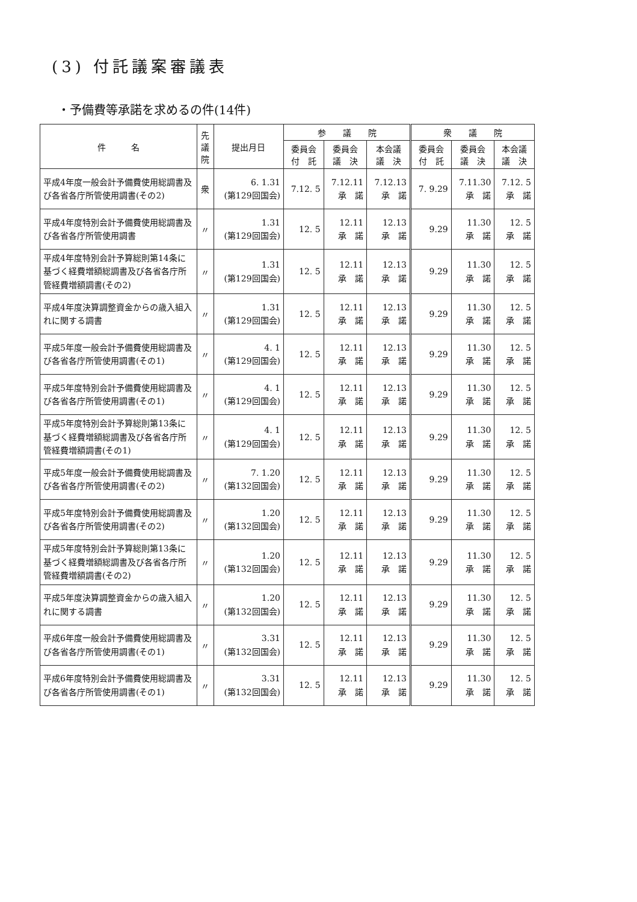(3) 付託議案審議表
・予備費等承諾を求めるの件(14件)
| 件 名 | 先 議 院 | 提出月日 | 参 議 院 | | | 衆 議 院 | | |
| --- | --- | --- | --- | --- | --- | --- | --- | --- |
| | | | 委員会 付 託 | 委員会 議 決 | 本会議 議 決 | 委員会 付 託 | 委員会 議 決 | 本会議 議 決 |
| 平成4年度一般会計予備費使用総調書及び各省各庁所管使用調書(その2) | 衆 | 6. 1.31 (第129回国会) | 7.12. 5 | 7.12.11 承 諾 | 7.12.13 承 諾 | 7. 9.29 | 7.11.30 承 諾 | 7.12. 5 承 諾 |
| 平成4年度特別会計予備費使用総調書及び各省各庁所管使用調書 | 〃 | 1.31 (第129回国会) | 12. 5 | 12.11 承 諾 | 12.13 承 諾 | 9.29 | 11.30 承 諾 | 12. 5 承 諾 |
| 平成4年度特別会計予算総則第14条に基づく経費増額総調書及び各省各庁所管経費増額調書(その2) | 〃 | 1.31 (第129回国会) | 12. 5 | 12.11 承 諾 | 12.13 承 諾 | 9.29 | 11.30 承 諾 | 12. 5 承 諾 |
| 平成4年度決算調整資金からの歳入組入れに関する調書 | 〃 | 1.31 (第129回国会) | 12. 5 | 12.11 承 諾 | 12.13 承 諾 | 9.29 | 11.30 承 諾 | 12. 5 承 諾 |
| 平成5年度一般会計予備費使用総調書及び各省各庁所管使用調書(その1) | 〃 | 4. 1 (第129回国会) | 12. 5 | 12.11 承 諾 | 12.13 承 諾 | 9.29 | 11.30 承 諾 | 12. 5 承 諾 |
| 平成5年度特別会計予備費使用総調書及び各省各庁所管使用調書(その1) | 〃 | 4. 1 (第129回国会) | 12. 5 | 12.11 承 諾 | 12.13 承 諾 | 9.29 | 11.30 承 諾 | 12. 5 承 諾 |
| 平成5年度特別会計予算総則第13条に基づく経費増額総調書及び各省各庁所管経費増額調書(その1) | 〃 | 4. 1 (第129回国会) | 12. 5 | 12.11 承 諾 | 12.13 承 諾 | 9.29 | 11.30 承 諾 | 12. 5 承 諾 |
| 平成5年度一般会計予備費使用総調書及び各省各庁所管使用調書(その2) | 〃 | 7. 1.20 (第132回国会) | 12. 5 | 12.11 承 諾 | 12.13 承 諾 | 9.29 | 11.30 承 諾 | 12. 5 承 諾 |
| 平成5年度特別会計予備費使用総調書及び各省各庁所管使用調書(その2) | 〃 | 1.20 (第132回国会) | 12. 5 | 12.11 承 諾 | 12.13 承 諾 | 9.29 | 11.30 承 諾 | 12. 5 承 諾 |
| 平成5年度特別会計予算総則第13条に基づく経費増額総調書及び各省各庁所管経費増額調書(その2) | 〃 | 1.20 (第132回国会) | 12. 5 | 12.11 承 諾 | 12.13 承 諾 | 9.29 | 11.30 承 諾 | 12. 5 承 諾 |
| 平成5年度決算調整資金からの歳入組入れに関する調書 | 〃 | 1.20 (第132回国会) | 12. 5 | 12.11 承 諾 | 12.13 承 諾 | 9.29 | 11.30 承 諾 | 12. 5 承 諾 |
| 平成6年度一般会計予備費使用総調書及び各省各庁所管使用調書(その1) | 〃 | 3.31 (第132回国会) | 12. 5 | 12.11 承 諾 | 12.13 承 諾 | 9.29 | 11.30 承 諾 | 12. 5 承 諾 |
| 平成6年度特別会計予備費使用総調書及び各省各庁所管使用調書(その1) | 〃 | 3.31 (第132回国会) | 12. 5 | 12.11 承 諾 | 12.13 承 諾 | 9.29 | 11.30 承 諾 | 12. 5 承 諾 |